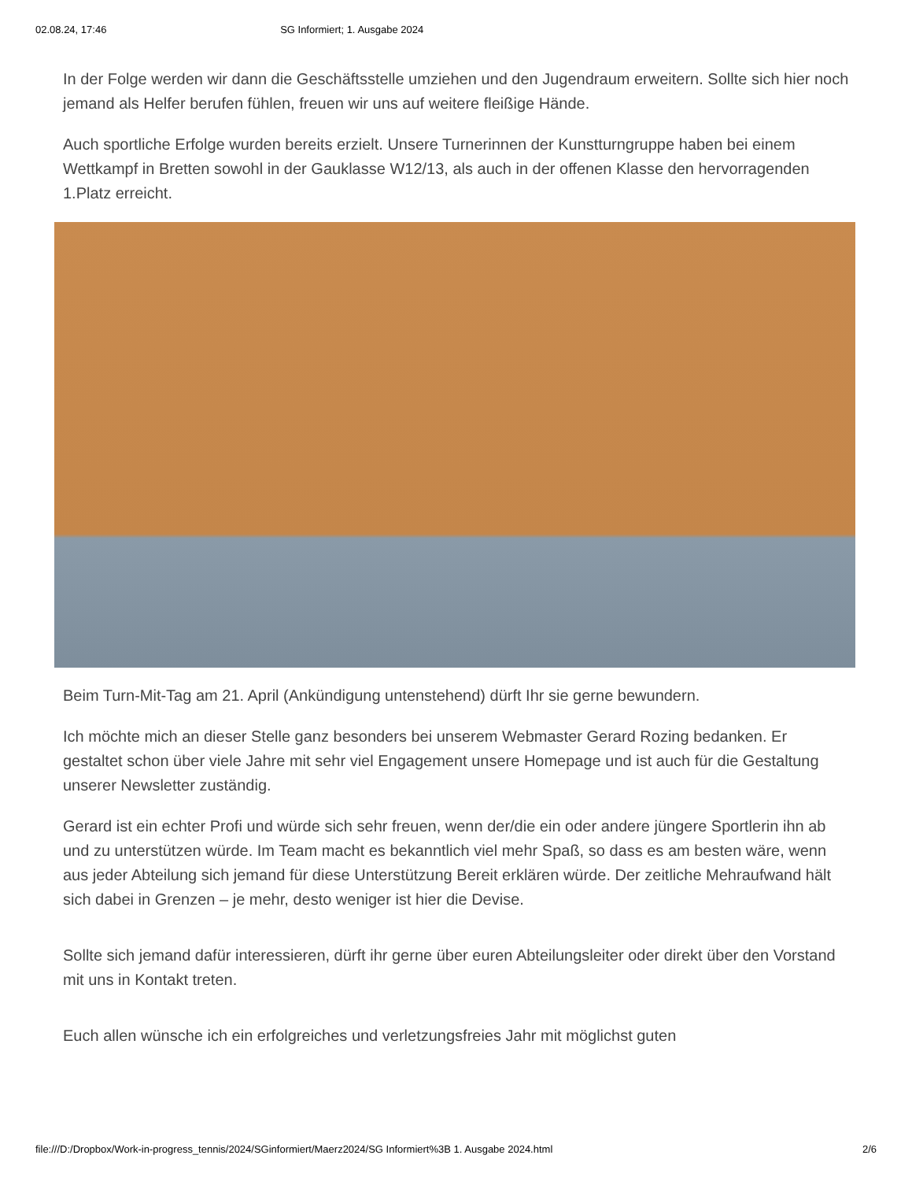02.08.24, 17:46 SG Informiert; 1. Ausgabe 2024
In der Folge werden wir dann die Geschäftsstelle umziehen und den Jugendraum erweitern. Sollte sich hier noch jemand als Helfer berufen fühlen, freuen wir uns auf weitere fleißige Hände.
Auch sportliche Erfolge wurden bereits erzielt. Unsere Turnerinnen der Kunstturngruppe haben bei einem Wettkampf in Bretten sowohl in der Gauklasse W12/13, als auch in der offenen Klasse den hervorragenden 1.Platz erreicht.
Beim Turn-Mit-Tag am 21. April (Ankündigung untenstehend) dürft Ihr sie gerne bewundern.
Ich möchte mich an dieser Stelle ganz besonders bei unserem Webmaster Gerard Rozing bedanken. Er gestaltet schon über viele Jahre mit sehr viel Engagement unsere Homepage und ist auch für die Gestaltung unserer Newsletter zuständig.
Gerard ist ein echter Profi und würde sich sehr freuen, wenn der/die ein oder andere jüngere Sportlerin ihn ab und zu unterstützen würde. Im Team macht es bekanntlich viel mehr Spaß, so dass es am besten wäre, wenn aus jeder Abteilung sich jemand für diese Unterstützung Bereit erklären würde. Der zeitliche Mehraufwand hält sich dabei in Grenzen – je mehr, desto weniger ist hier die Devise.
Sollte sich jemand dafür interessieren, dürft ihr gerne über euren Abteilungsleiter oder direkt über den Vorstand mit uns in Kontakt treten.
Euch allen wünsche ich ein erfolgreiches und verletzungsfreies Jahr mit möglichst guten
file:///D:/Dropbox/Work-in-progress_tennis/2024/SGinformiert/Maerz2024/SG Informiert%3B 1. Ausgabe 2024.html 2/6